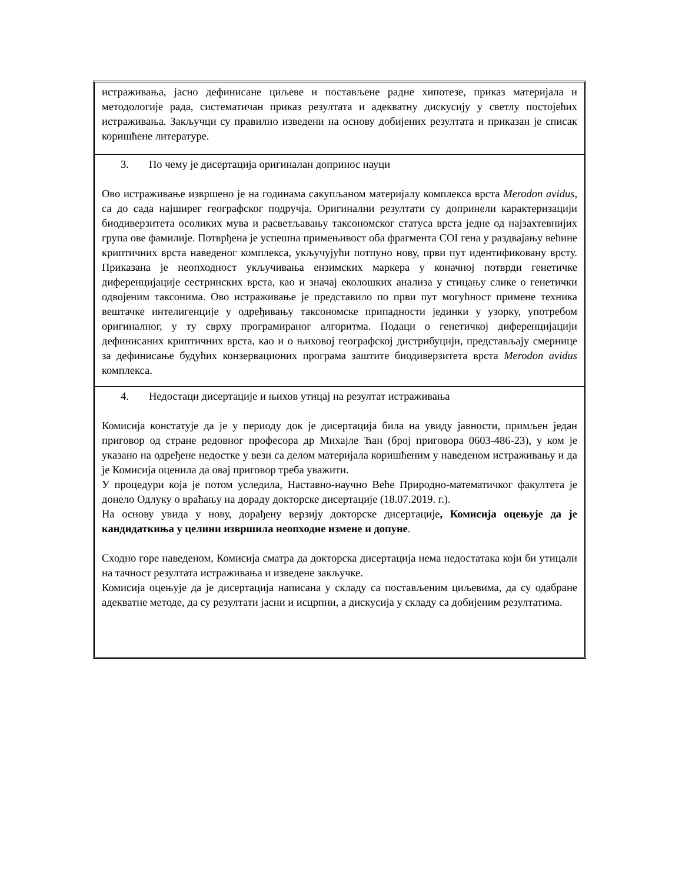истраживања, јасно дефинисане циљеве и постављене радне хипотезе, приказ материјала и методологије рада, систематичан приказ резултата и адекватну дискусију у светлу постојећих истраживања. Закључци су правилно изведени на основу добијених резултата и приказан је списак коришћене литературе.
3. По чему је дисертација оригиналан допринос науци
Ово истраживање извршено је на годинама сакупљаном материјалу комплекса врста Merodon avidus, са до сада најширег географског подручја. Оригинални резултати су допринели карактеризацији биодиверзитета осоликих мува и расветљавању таксономског статуса врста једне од најзахтевнијих група ове фамилије. Потврђена је успешна примењивост оба фрагмента COI гена у раздвајању већине криптичних врста наведеног комплекса, укључујући потпуно нову, први пут идентификовану врсту. Приказана је неопходност укључивања ензимских маркера у коначној потврди генетичке диференцијације сестринских врста, као и значај еколошких анализа у стицању слике о генетички одвојеним таксонима. Ово истраживање је представило по први пут могућност примене техника вештачке интелигенције у одређивању таксономске припадности јединки у узорку, употребом оригиналног, у ту сврху програмираног алгоритма. Подаци о генетичкој диференцијацији дефинисаних криптичних врста, као и о њиховој географској дистрибуцији, представљају смернице за дефинисање будућих конзервационих програма заштите биодиверзитета врста Merodon avidus комплекса.
4. Недостаци дисертације и њихов утицај на резултат истраживања
Комисија констатује да је у периоду док је дисертација била на увиду јавности, примљен један приговор од стране редовног професора др Михајле Ћан (број приговора 0603-486-23), у ком је указано на одређене недостке у вези са делом материјала коришћеним у наведеном истраживању и да је Комисија оценила да овај приговор треба уважити.
У процедури која је потом уследила, Наставно-научно Веће Природно-математичког факултета је донело Одлуку о враћању на дораду докторске дисертације (18.07.2019. г.).
На основу увида у нову, дорађену верзију докторске дисертације, Комисија оцењује да је кандидаткиња у целини извршила неопходне измене и допуне.
Сходно горе наведеном, Комисија сматра да докторска дисертација нема недостатака који би утицали на тачност резултата истраживања и изведене закључке.
Комисија оцењује да је дисертација написана у складу са постављеним циљевима, да су одабране адекватне методе, да су резултати јасни и исцрпни, а дискусија у складу са добијеним резултатима.